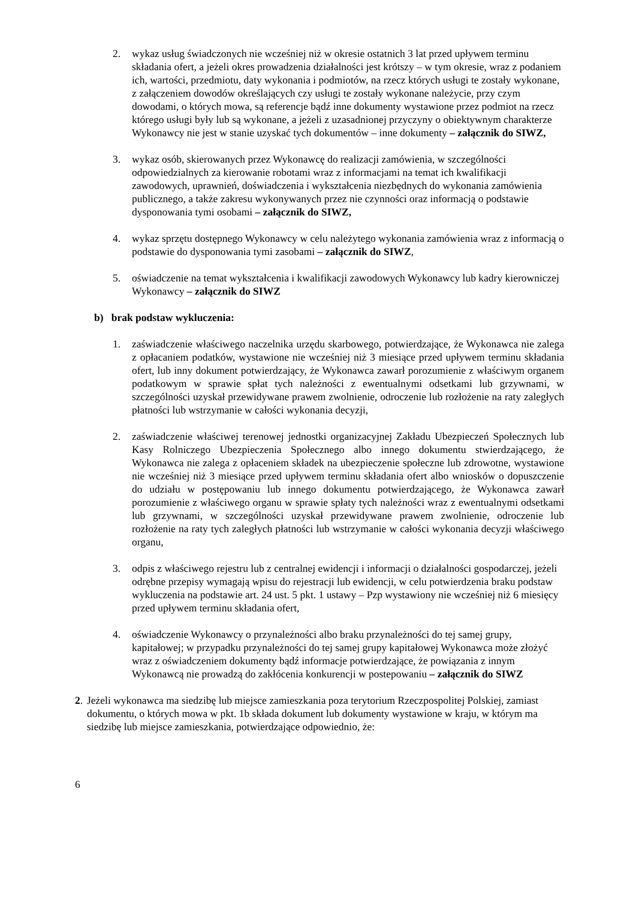2. wykaz usług świadczonych nie wcześniej niż w okresie ostatnich 3 lat przed upływem terminu składania ofert, a jeżeli okres prowadzenia działalności jest krótszy – w tym okresie, wraz z podaniem ich, wartości, przedmiotu, daty wykonania i podmiotów, na rzecz których usługi te zostały wykonane, z załączeniem dowodów określających czy usługi te zostały wykonane należycie, przy czym dowodami, o których mowa, są referencje bądź inne dokumenty wystawione przez podmiot na rzecz którego usługi były lub są wykonane, a jeżeli z uzasadnionej przyczyny o obiektywnym charakterze Wykonawcy nie jest w stanie uzyskać tych dokumentów – inne dokumenty – załącznik do SIWZ,
3. wykaz osób, skierowanych przez Wykonawcę do realizacji zamówienia, w szczególności odpowiedzialnych za kierowanie robotami wraz z informacjami na temat ich kwalifikacji zawodowych, uprawnień, doświadczenia i wykształcenia niezbędnych do wykonania zamówienia publicznego, a także zakresu wykonywanych przez nie czynności oraz informacją o podstawie dysponowania tymi osobami – załącznik do SIWZ,
4. wykaz sprzętu dostępnego Wykonawcy w celu należytego wykonania zamówienia wraz z informacją o podstawie do dysponowania tymi zasobami – załącznik do SIWZ,
5. oświadczenie na temat wykształcenia i kwalifikacji zawodowych Wykonawcy lub kadry kierowniczej Wykonawcy – załącznik do SIWZ
b) brak podstaw wykluczenia:
1. zaświadczenie właściwego naczelnika urzędu skarbowego, potwierdzające, że Wykonawca nie zalega z opłacaniem podatków, wystawione nie wcześniej niż 3 miesiące przed upływem terminu składania ofert, lub inny dokument potwierdzający, że Wykonawca zawarł porozumienie z właściwym organem podatkowym w sprawie spłat tych należności z ewentualnymi odsetkami lub grzywnami, w szczególności uzyskał przewidywane prawem zwolnienie, odroczenie lub rozłożenie na raty zaległych płatności lub wstrzymanie w całości wykonania decyzji,
2. zaświadczenie właściwej terenowej jednostki organizacyjnej Zakładu Ubezpieczeń Społecznych lub Kasy Rolniczego Ubezpieczenia Społecznego albo innego dokumentu stwierdzającego, że Wykonawca nie zalega z opłaceniem składek na ubezpieczenie społeczne lub zdrowotne, wystawione nie wcześniej niż 3 miesiące przed upływem terminu składania ofert albo wniosków o dopuszczenie do udziału w postępowaniu lub innego dokumentu potwierdzającego, że Wykonawca zawarł porozumienie z właściwego organu w sprawie spłaty tych należności wraz z ewentualnymi odsetkami lub grzywnami, w szczególności uzyskał przewidywane prawem zwolnienie, odroczenie lub rozłożenie na raty tych zaległych płatności lub wstrzymanie w całości wykonania decyzji właściwego organu,
3. odpis z właściwego rejestru lub z centralnej ewidencji i informacji o działalności gospodarczej, jeżeli odrębne przepisy wymagają wpisu do rejestracji lub ewidencji, w celu potwierdzenia braku podstaw wykluczenia na podstawie art. 24 ust. 5 pkt. 1 ustawy – Pzp wystawiony nie wcześniej niż 6 miesięcy przed upływem terminu składania ofert,
4. oświadczenie Wykonawcy o przynależności albo braku przynależności do tej samej grupy, kapitałowej; w przypadku przynależności do tej samej grupy kapitałowej Wykonawca może złożyć wraz z oświadczeniem dokumenty bądź informacje potwierdzające, że powiązania z innym Wykonawcą nie prowadzą do zakłócenia konkurencji w postepowaniu – załącznik do SIWZ
2.
Jeżeli wykonawca ma siedzibę lub miejsce zamieszkania poza terytorium Rzeczpospolitej Polskiej, zamiast dokumentu, o których mowa w pkt. 1b składa dokument lub dokumenty wystawione w kraju, w którym ma siedzibę lub miejsce zamieszkania, potwierdzające odpowiednio, że:
6